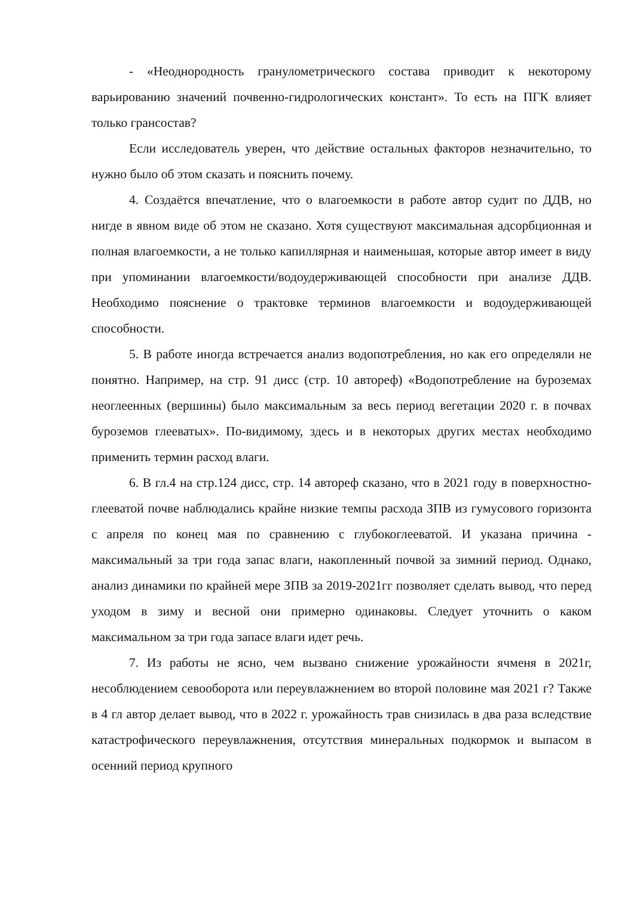- «Неоднородность гранулометрического состава приводит к некоторому варьированию значений почвенно-гидрологических констант». То есть на ПГК влияет только грансостав?
Если исследователь уверен, что действие остальных факторов незначительно, то нужно было об этом сказать и пояснить почему.
4. Создаётся впечатление, что о влагоемкости в работе автор судит по ДДВ, но нигде в явном виде об этом не сказано. Хотя существуют максимальная адсорбционная и полная влагоемкости, а не только капиллярная и наименьшая, которые автор имеет в виду при упоминании влагоемкости/водоудерживающей способности при анализе ДДВ. Необходимо пояснение о трактовке терминов влагоемкости и водоудерживающей способности.
5. В работе иногда встречается анализ водопотребления, но как его определяли не понятно. Например, на стр. 91 дисс (стр. 10 автореф) «Водопотребление на буроземах неоглеенных (вершины) было максимальным за весь период вегетации 2020 г. в почвах буроземов глееватых». По-видимому, здесь и в некоторых других местах необходимо применить термин расход влаги.
6. В гл.4 на стр.124 дисс, стр. 14 автореф сказано, что в 2021 году в поверхностно-глееватой почве наблюдались крайне низкие темпы расхода ЗПВ из гумусового горизонта с апреля по конец мая по сравнению с глубокоглееватой. И указана причина - максимальный за три года запас влаги, накопленный почвой за зимний период. Однако, анализ динамики по крайней мере ЗПВ за 2019-2021гг позволяет сделать вывод, что перед уходом в зиму и весной они примерно одинаковы. Следует уточнить о каком максимальном за три года запасе влаги идет речь.
7. Из работы не ясно, чем вызвано снижение урожайности ячменя в 2021г, несоблюдением севооборота или переувлажнением во второй половине мая 2021 г? Также в 4 гл автор делает вывод, что в 2022 г. урожайность трав снизилась в два раза вследствие катастрофического переувлажнения, отсутствия минеральных подкормок и выпасом в осенний период крупного